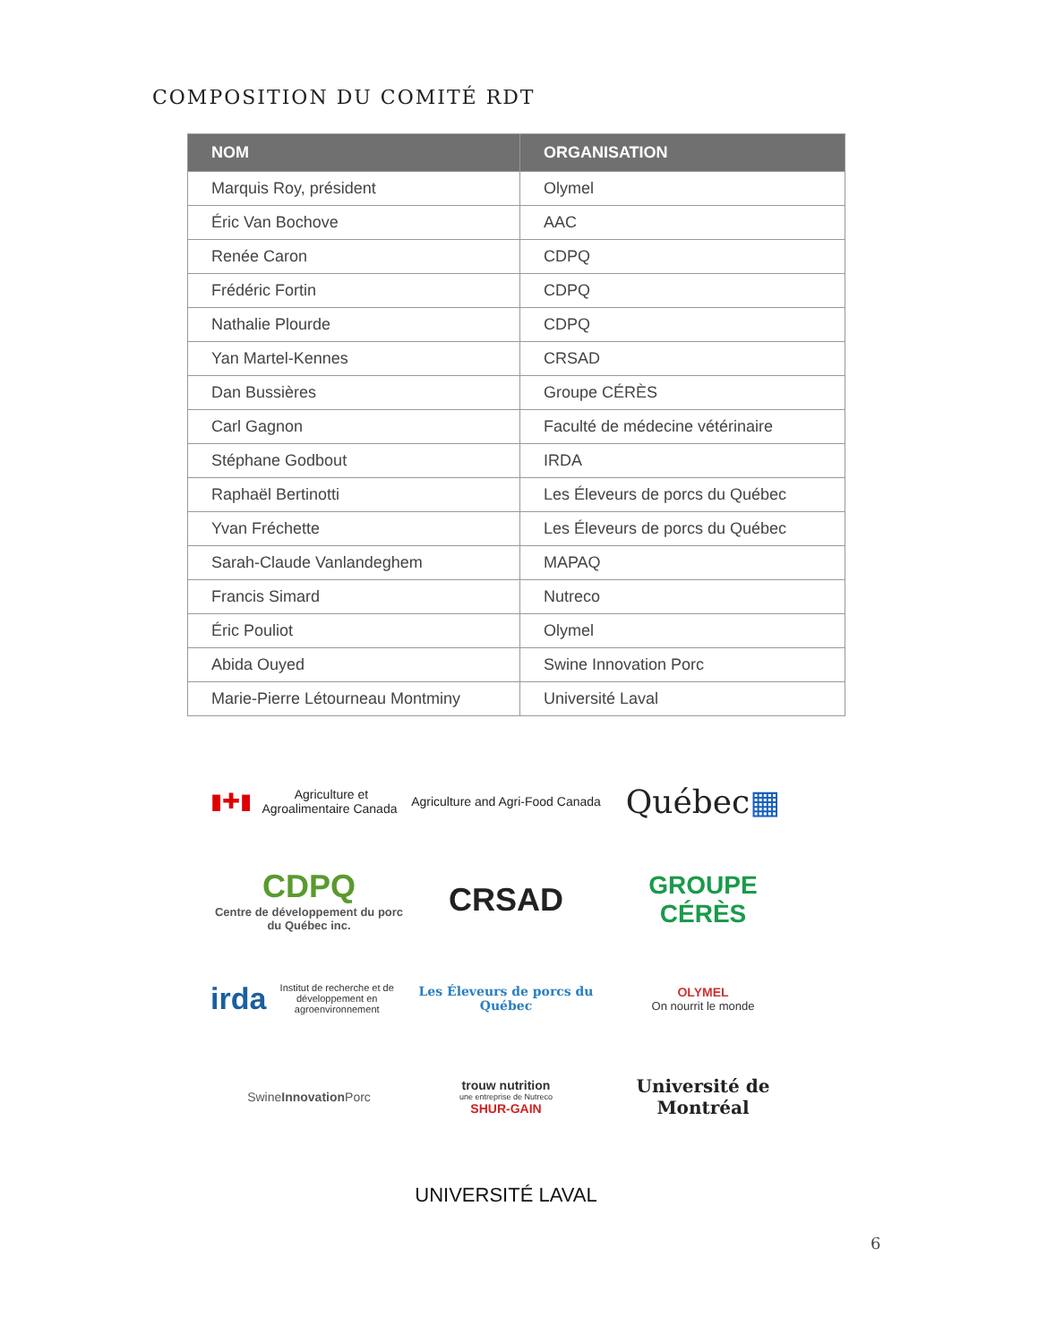COMPOSITION DU COMITÉ RDT
| NOM | ORGANISATION |
| --- | --- |
| Marquis Roy, président | Olymel |
| Éric Van Bochove | AAC |
| Renée Caron | CDPQ |
| Frédéric Fortin | CDPQ |
| Nathalie Plourde | CDPQ |
| Yan Martel-Kennes | CRSAD |
| Dan Bussières | Groupe CÉRÈS |
| Carl Gagnon | Faculté de médecine vétérinaire |
| Stéphane Godbout | IRDA |
| Raphaël Bertinotti | Les Éleveurs de porcs du Québec |
| Yvan Fréchette | Les Éleveurs de porcs du Québec |
| Sarah-Claude Vanlandeghem | MAPAQ |
| Francis Simard | Nutreco |
| Éric Pouliot | Olymel |
| Abida Ouyed | Swine Innovation Porc |
| Marie-Pierre Létourneau Montminy | Université Laval |
▮✚▮ Agriculture et Agroalimentaire Canada
Agriculture and Agri-Food Canada
Québec ▦
CDPQ
Centre de développement du porc du Québec inc.
CRSAD
GROUPE CÉRÈS
irda Institut de recherche et de développement en agroenvironnement
Les Éleveurs de porcs du Québec
OLYMEL
On nourrit le monde
Swine Innovation Porc
trouw nutrition
une entreprise de Nutreco
SHUR-GAIN
Université de Montréal
UNIVERSITÉ LAVAL
6